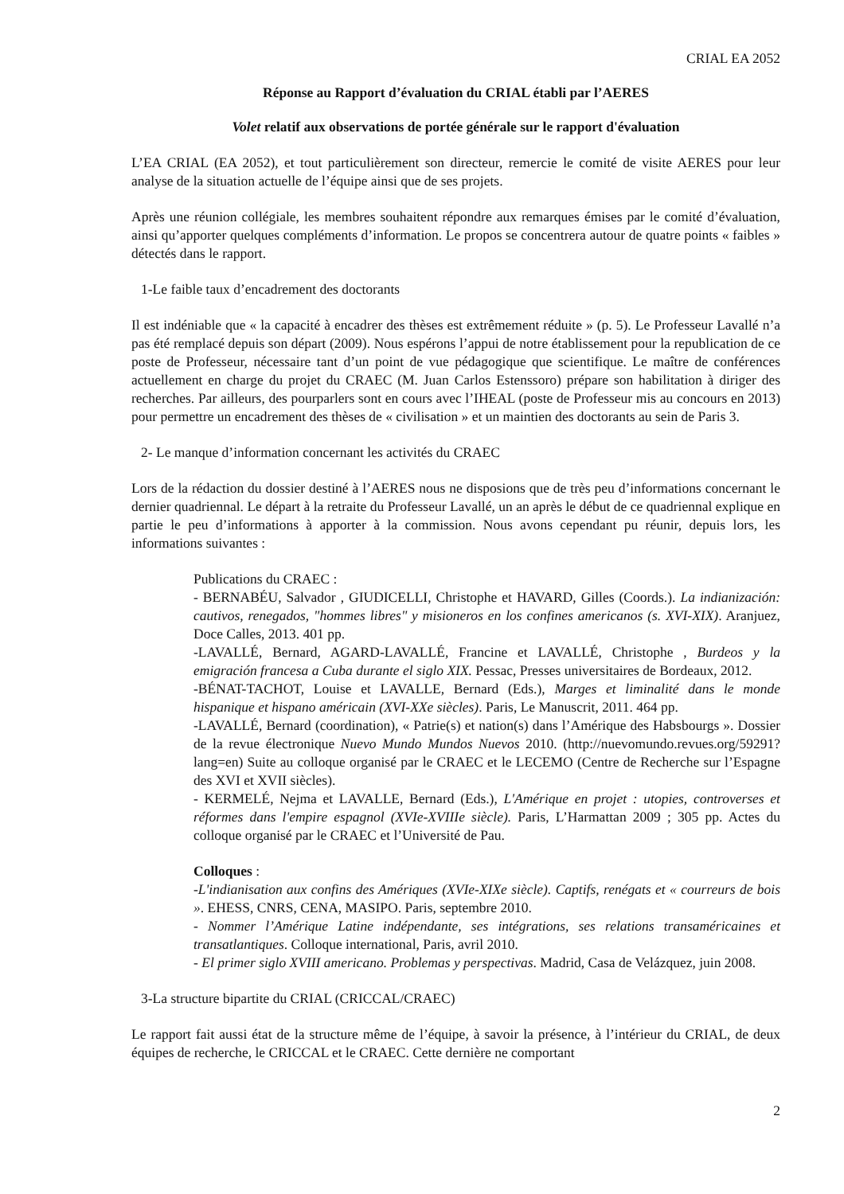CRIAL EA 2052
Réponse au Rapport d’évaluation du CRIAL établi par l’AERES
Volet relatif aux observations de portée générale sur le rapport d'évaluation
L’EA CRIAL (EA 2052), et tout particulièrement son directeur, remercie le comité de visite AERES pour leur analyse de la situation actuelle de l’équipe ainsi que de ses projets.
Après une réunion collégiale, les membres souhaitent répondre aux remarques émises par le comité d’évaluation, ainsi qu’apporter quelques compléments d’information. Le propos se concentrera autour de quatre points « faibles » détectés dans le rapport.
1-Le faible taux d’encadrement des doctorants
Il est indéniable que « la capacité à encadrer des thèses est extrêmement réduite » (p. 5). Le Professeur Lavallé n’a pas été remplacé depuis son départ (2009). Nous espérons l’appui de notre établissement pour la republication de ce poste de Professeur, nécessaire tant d’un point de vue pédagogique que scientifique. Le maître de conférences actuellement en charge du projet du CRAEC (M. Juan Carlos Estenssoro) prépare son habilitation à diriger des recherches. Par ailleurs, des pourparlers sont en cours avec l’IHEAL (poste de Professeur mis au concours en 2013) pour permettre un encadrement des thèses de « civilisation » et un maintien des doctorants au sein de Paris 3.
2- Le manque d’information concernant les activités du CRAEC
Lors de la rédaction du dossier destiné à l’AERES nous ne disposions que de très peu d’informations concernant le dernier quadriennal. Le départ à la retraite du Professeur Lavallé, un an après le début de ce quadriennal explique en partie le peu d’informations à apporter à la commission. Nous avons cependant pu réunir, depuis lors, les informations suivantes :
Publications du CRAEC :
- BERNABÉU, Salvador , GIUDICELLI, Christophe et HAVARD, Gilles (Coords.). La indianización: cautivos, renegados, "hommes libres" y misioneros en los confines americanos (s. XVI-XIX). Aranjuez, Doce Calles, 2013. 401 pp.
-LAVALLÉ, Bernard, AGARD-LAVALLÉ, Francine et LAVALLÉ, Christophe , Burdeos y la emigración francesa a Cuba durante el siglo XIX. Pessac, Presses universitaires de Bordeaux, 2012.
-BÉNAT-TACHOT, Louise et LAVALLE, Bernard (Eds.), Marges et liminalité dans le monde hispanique et hispano américain (XVI-XXe siècles). Paris, Le Manuscrit, 2011. 464 pp.
-LAVALLÉ, Bernard (coordination), « Patrie(s) et nation(s) dans l’Amérique des Habsbourgs ». Dossier de la revue électronique Nuevo Mundo Mundos Nuevos 2010. (http://nuevomundo.revues.org/59291?lang=en) Suite au colloque organisé par le CRAEC et le LECEMO (Centre de Recherche sur l’Espagne des XVI et XVII siècles).
- KERMELÉ, Nejma et LAVALLE, Bernard (Eds.), L'Amérique en projet : utopies, controverses et réformes dans l'empire espagnol (XVIe-XVIIIe siècle). Paris, L’Harmattan 2009 ; 305 pp. Actes du colloque organisé par le CRAEC et l’Université de Pau.
Colloques :
-L'indianisation aux confins des Amériques (XVIe-XIXe siècle). Captifs, renégats et « courreurs de bois ». EHESS, CNRS, CENA, MASIPO. Paris, septembre 2010.
- Nommer l’Amérique Latine indépendante, ses intégrations, ses relations transaméricaines et transatlantiques. Colloque international, Paris, avril 2010.
- El primer siglo XVIII americano. Problemas y perspectivas. Madrid, Casa de Velázquez, juin 2008.
3-La structure bipartite du CRIAL (CRICCAL/CRAEC)
Le rapport fait aussi état de la structure même de l’équipe, à savoir la présence, à l’intérieur du CRIAL, de deux équipes de recherche, le CRICCAL et le CRAEC. Cette dernière ne comportant
2